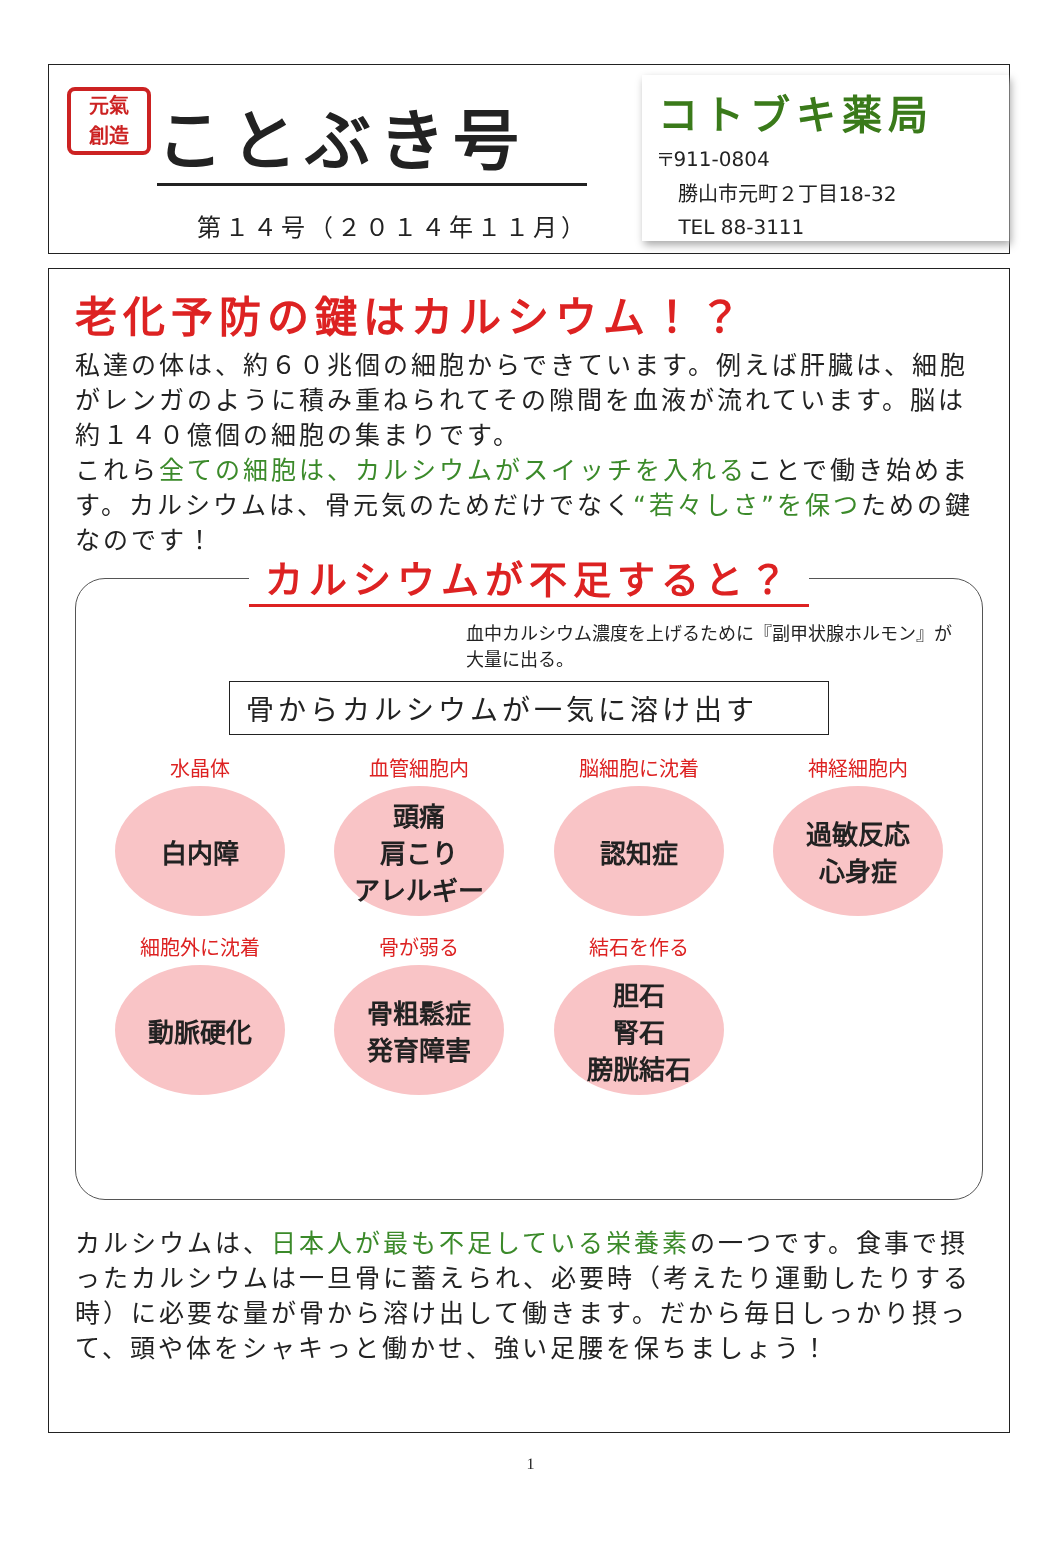元氣
創造 ことぶき号
第１４号（２０１４年１１月）
コトブキ薬局
〒911-0804
　勝山市元町２丁目18-32
　TEL 88-3111
老化予防の鍵はカルシウム！？
私達の体は、約６０兆個の細胞からできています。例えば肝臓は、細胞がレンガのように積み重ねられてその隙間を血液が流れています。脳は約１４０億個の細胞の集まりです。
これら全ての細胞は、カルシウムがスイッチを入れることで働き始めます。カルシウムは、骨元気のためだけでなく“若々しさ”を保つための鍵なのです！
カルシウムが不足すると？
血中カルシウム濃度を上げるために『副甲状腺ホルモン』が大量に出る。
骨からカルシウムが一気に溶け出す
水晶体
白内障
血管細胞内
頭痛
肩こり
アレルギー
脳細胞に沈着
認知症
神経細胞内
過敏反応
心身症
細胞外に沈着
動脈硬化
骨が弱る
骨粗鬆症
発育障害
結石を作る
胆石
腎石
膀胱結石
カルシウムは、日本人が最も不足している栄養素の一つです。食事で摂ったカルシウムは一旦骨に蓄えられ、必要時（考えたり運動したりする時）に必要な量が骨から溶け出して働きます。だから毎日しっかり摂って、頭や体をシャキっと働かせ、強い足腰を保ちましょう！
1